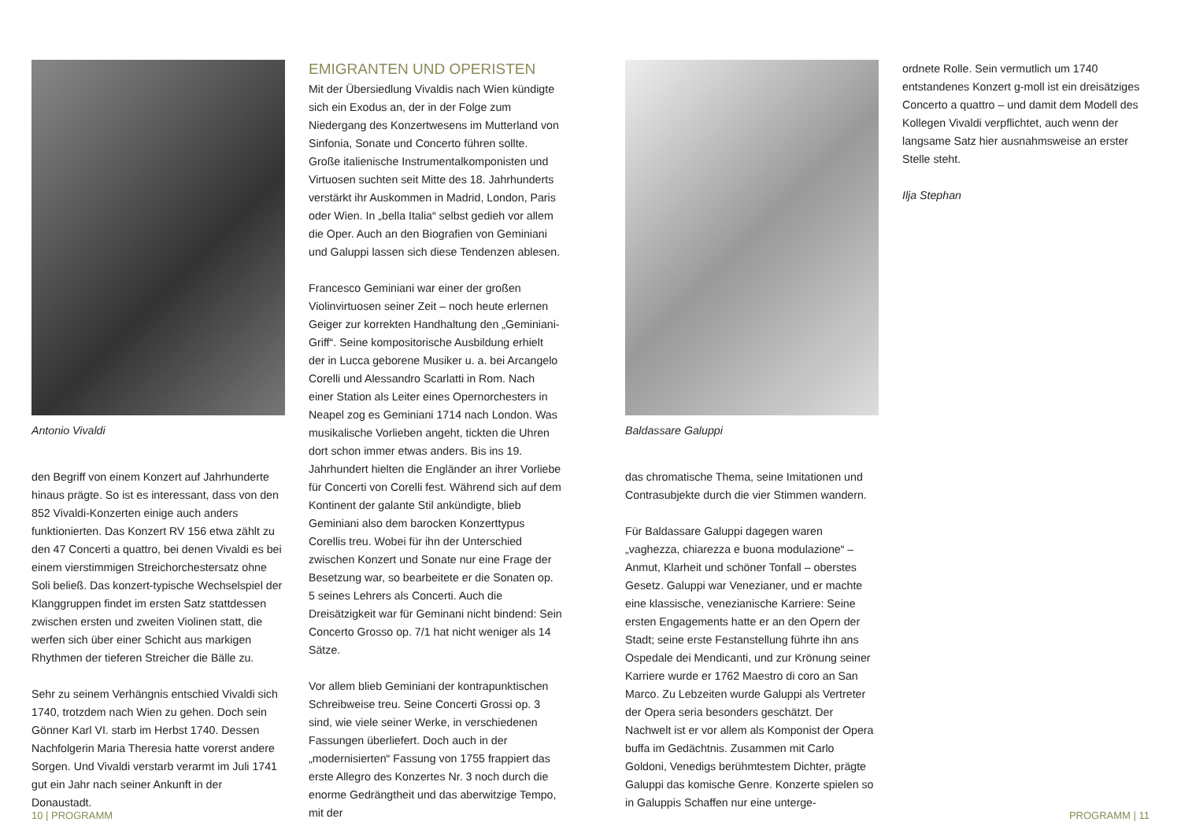Antonio Vivaldi
den Begriff von einem Konzert auf Jahrhunderte hinaus prägte. So ist es interessant, dass von den 852 Vivaldi-Konzerten einige auch anders funktionierten. Das Konzert RV 156 etwa zählt zu den 47 Concerti a quattro, bei denen Vivaldi es bei einem vierstimmigen Streichorchestersatz ohne Soli beließ. Das konzert-typische Wechselspiel der Klanggruppen findet im ersten Satz stattdessen zwischen ersten und zweiten Violinen statt, die werfen sich über einer Schicht aus markigen Rhythmen der tieferen Streicher die Bälle zu.
Sehr zu seinem Verhängnis entschied Vivaldi sich 1740, trotzdem nach Wien zu gehen. Doch sein Gönner Karl VI. starb im Herbst 1740. Dessen Nachfolgerin Maria Theresia hatte vorerst andere Sorgen. Und Vivaldi verstarb verarmt im Juli 1741 gut ein Jahr nach seiner Ankunft in der Donaustadt.
EMIGRANTEN UND OPERISTEN
Mit der Übersiedlung Vivaldis nach Wien kündigte sich ein Exodus an, der in der Folge zum Niedergang des Konzertwesens im Mutterland von Sinfonia, Sonate und Concerto führen sollte. Große italienische Instrumentalkomponisten und Virtuosen suchten seit Mitte des 18. Jahrhunderts verstärkt ihr Auskommen in Madrid, London, Paris oder Wien. In „bella Italia“ selbst gedieh vor allem die Oper. Auch an den Biografien von Geminiani und Galuppi lassen sich diese Tendenzen ablesen.
Francesco Geminiani war einer der großen Violinvirtuosen seiner Zeit – noch heute erlernen Geiger zur korrekten Handhaltung den „Geminiani-Griff“. Seine kompositorische Ausbildung erhielt der in Lucca geborene Musiker u. a. bei Arcangelo Corelli und Alessandro Scarlatti in Rom. Nach einer Station als Leiter eines Opernorchesters in Neapel zog es Geminiani 1714 nach London. Was musikalische Vorlieben angeht, tickten die Uhren dort schon immer etwas anders. Bis ins 19. Jahrhundert hielten die Engländer an ihrer Vorliebe für Concerti von Corelli fest. Während sich auf dem Kontinent der galante Stil ankündigte, blieb Geminiani also dem barocken Konzerttypus Corellis treu. Wobei für ihn der Unterschied zwischen Konzert und Sonate nur eine Frage der Besetzung war, so bearbeitete er die Sonaten op. 5 seines Lehrers als Concerti. Auch die Dreisätzigkeit war für Geminani nicht bindend: Sein Concerto Grosso op. 7/1 hat nicht weniger als 14 Sätze.
Vor allem blieb Geminiani der kontrapunktischen Schreibweise treu. Seine Concerti Grossi op. 3 sind, wie viele seiner Werke, in verschiedenen Fassungen überliefert. Doch auch in der „modernisierten“ Fassung von 1755 frappiert das erste Allegro des Konzertes Nr. 3 noch durch die enorme Gedrängtheit und das aberwitzige Tempo, mit der
Baldassare Galuppi
das chromatische Thema, seine Imitationen und Contrasubjekte durch die vier Stimmen wandern.
Für Baldassare Galuppi dagegen waren „vaghezza, chiarezza e buona modulazione“ – Anmut, Klarheit und schöner Tonfall – oberstes Gesetz. Galuppi war Venezianer, und er machte eine klassische, venezianische Karriere: Seine ersten Engagements hatte er an den Opern der Stadt; seine erste Festanstellung führte ihn ans Ospedale dei Mendicanti, und zur Krönung seiner Karriere wurde er 1762 Maestro di coro an San Marco. Zu Lebzeiten wurde Galuppi als Vertreter der Opera seria besonders geschätzt. Der Nachwelt ist er vor allem als Komponist der Opera buffa im Gedächtnis. Zusammen mit Carlo Goldoni, Venedigs berühmtestem Dichter, prägte Galuppi das komische Genre. Konzerte spielen so in Galuppis Schaffen nur eine unterge-
ordnete Rolle. Sein vermutlich um 1740 entstandenes Konzert g-moll ist ein dreisätziges Concerto a quattro – und damit dem Modell des Kollegen Vivaldi verpflichtet, auch wenn der langsame Satz hier ausnahmsweise an erster Stelle steht.
Ilja Stephan
10 | PROGRAMM PROGRAMM | 11